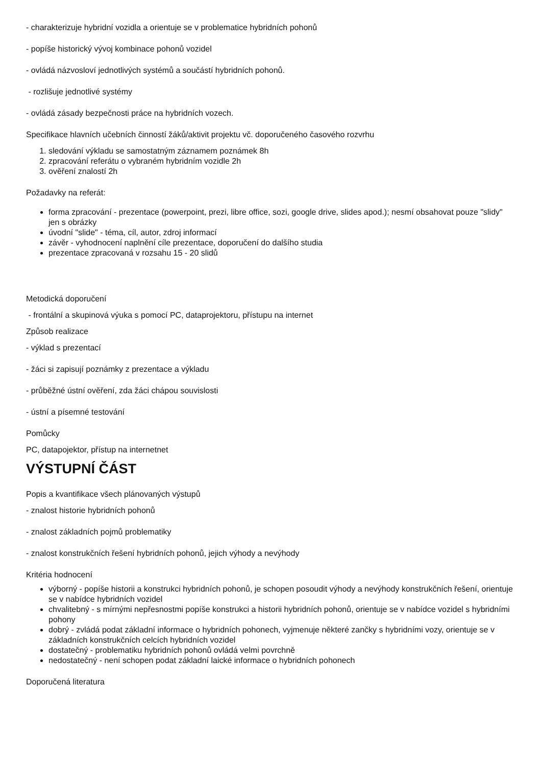- charakterizuje hybridní vozidla a orientuje se v problematice hybridních pohonů
- popíše historický vývoj kombinace pohonů vozidel
- ovládá názvosloví jednotlivých systémů a součástí hybridních pohonů.
- rozlišuje jednotlivé systémy
- ovládá zásady bezpečnosti práce na hybridních vozech.
Specifikace hlavních učebních činností žáků/aktivit projektu vč. doporučeného časového rozvrhu
1. sledování výkladu se samostatným záznamem poznámek 8h
2. zpracování referátu o vybraném hybridním vozidle 2h
3. ověření znalostí 2h
Požadavky na referát:
forma zpracování - prezentace (powerpoint, prezi, libre office, sozi, google drive, slides apod.); nesmí obsahovat pouze "slidy" jen s obrázky
úvodní "slide" - téma, cíl, autor, zdroj informací
závěr - vyhodnocení naplnění cíle prezentace, doporučení do dalšího studia
prezentace zpracovaná v rozsahu 15 - 20 slidů
Metodická doporučení
- frontální a skupinová výuka s pomocí PC, dataprojektoru, přístupu na internet
Způsob realizace
- výklad s prezentací
- žáci si zapisují poznámky z prezentace a výkladu
- průběžné ústní ověření, zda žáci chápou souvislosti
- ústní a písemné testování
Pomůcky
PC, datapojektor, přístup na internetnet
VÝSTUPNÍ ČÁST
Popis a kvantifikace všech plánovaných výstupů
- znalost historie hybridních pohonů
- znalost základních pojmů problematiky
- znalost konstrukčních řešení hybridních pohonů, jejich výhody a nevýhody
Kritéria hodnocení
výborný - popíše historii a konstrukci hybridních pohonů, je schopen posoudit výhody a nevýhody konstrukčních řešení, orientuje se v nabídce hybridních vozidel
chvalitebný - s mírnými nepřesnostmi popíše konstrukci a historii hybridních pohonů, orientuje se v nabídce vozidel s hybridními pohony
dobrý - zvládá podat základní informace o hybridních pohonech, vyjmenuje některé zančky s hybridními vozy, orientuje se v základních konstrukčních celcích hybridních vozidel
dostatečný - problematiku hybridních pohonů ovládá velmi povrchně
nedostatečný - není schopen podat základní laické informace o hybridních pohonech
Doporučená literatura